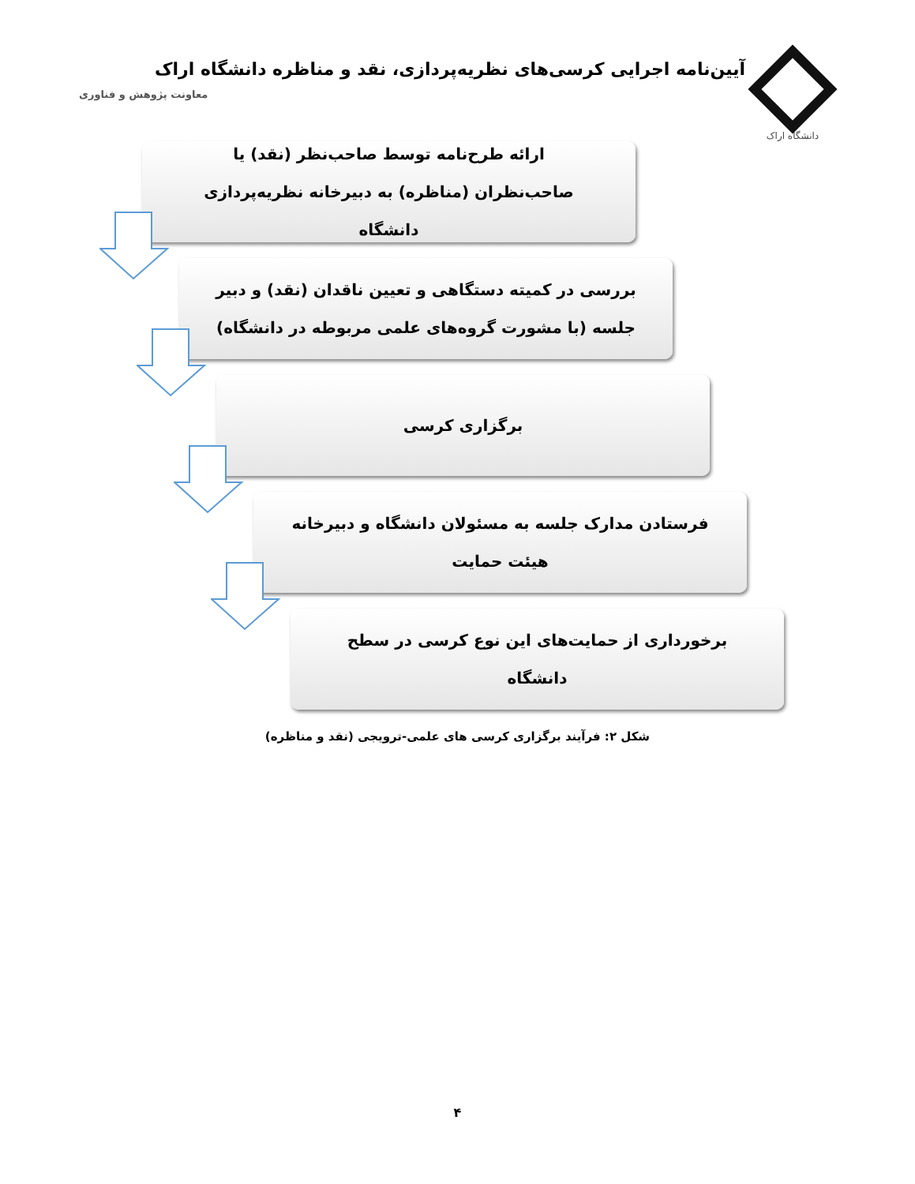دانشگاه اراک
آیین‌نامه اجرایی کرسی‌های نظریه‌پردازی، نقد و مناظره دانشگاه اراک
معاونت پژوهش و فناوری
ارائه طرح‌نامه توسط صاحب‌نظر (نقد) یا
صاحب‌نظران (مناظره) به دبیرخانه نظریه‌پردازی
دانشگاه
بررسی در کمیته دستگاهی و تعیین ناقدان (نقد) و دبیر
جلسه (با مشورت گروه‌های علمی مربوطه در دانشگاه)
برگزاری کرسی
فرستادن مدارک جلسه به مسئولان دانشگاه و دبیرخانه
هیئت حمایت
برخورداری از حمایت‌های این نوع کرسی در سطح
دانشگاه
شکل ۲: فرآیند برگزاری کرسی های علمی-ترویجی (نقد و مناظره)
۴